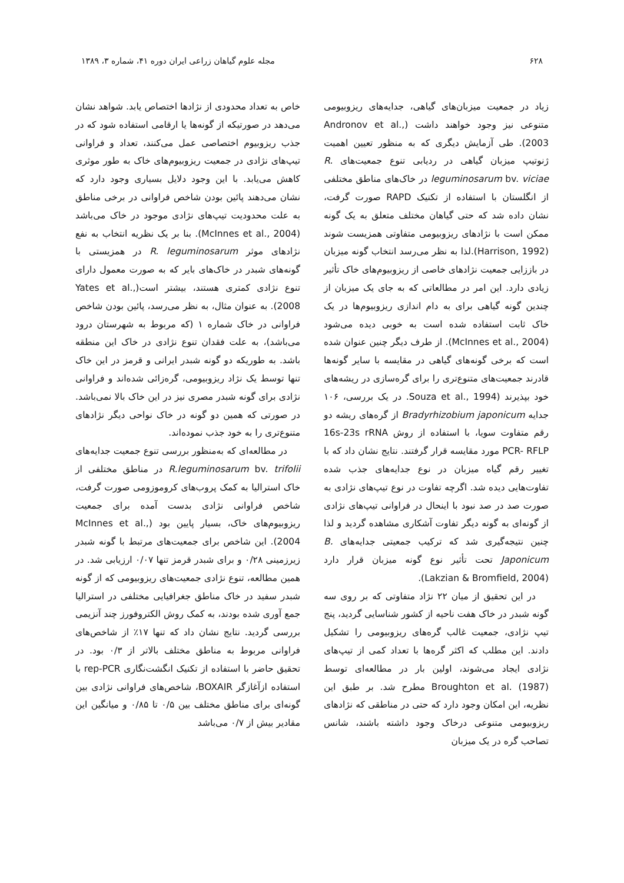۶۲۸ مجله علوم گیاهان زراعی ایران دوره ۴۱، شماره ۳، ۱۳۸۹
زیاد در جمعیت میزبان‌های گیاهی، جدایه‌های ریزوبیومی متنوعی نیز وجود خواهند داشت (Andronov et al., 2003). طی آزمایش دیگری که به منظور تعیین اهمیت ژنوتیپ میزبان گیاهی در ردیابی تنوع جمعیت‌های R. leguminosarum bv. viciae در خاک‌های مناطق مختلفی از انگلستان با استفاده از تکنیک RAPD صورت گرفت، نشان داده شد که حتی گیاهان مختلف متعلق به یک گونه ممکن است با نژادهای ریزوبیومی متفاوتی همزیست شوند (Harrison, 1992).لذا به نظر می‌رسد انتخاب گونه میزبان در باززایی جمعیت نژادهای خاصی از ریزوبیوم‌های خاک تأثیر زیادی دارد. این امر در مطالعاتی که به جای یک میزبان از چندین گونه گیاهی برای به دام اندازی ریزوبیوم‌ها در یک خاک ثابت استفاده شده است به خوبی دیده می‌شود (McInnes et al., 2004). از طرف دیگر چنین عنوان شده است که برخی گونه‌های گیاهی در مقایسه با سایر گونه‌ها قادرند جمعیت‌های متنوع‌تری را برای گره‌سازی در ریشه‌های خود بپذیرند (Souza et al., 1994. در یک بررسی، ۱۰۶ جدایه Bradyrhizobium japonicum از گره‌های ریشه دو رقم متفاوت سویا، با استفاده از روش 16s-23s rRNA PCR- RFLP مورد مقایسه قرار گرفتند. نتایج نشان داد که با تغییر رقم گیاه میزبان در نوع جدایه‌های جذب شده تفاوت‌هایی دیده شد. اگرچه تفاوت در نوع تیپ‌های نژادی به صورت صد در صد نبود با اینحال در فراوانی تیپ‌های نژادی از گونه‌ای به گونه دیگر تفاوت آشکاری مشاهده گردید و لذا چنین نتیجه‌گیری شد که ترکیب جمعیتی جدایه‌های B. Japonicum تحت تأثیر نوع گونه میزبان قرار دارد (Lakzian & Bromfield, 2004).
در این تحقیق از میان ۲۲ نژاد متفاوتی که بر روی سه گونه شبدر در خاک هفت ناحیه از کشور شناسایی گردید، پنج تیپ نژادی، جمعیت غالب گره‌های ریزوبیومی را تشکیل دادند. این مطلب که اکثر گره‌ها با تعداد کمی از تیپ‌های نژادی ایجاد می‌شوند، اولین بار در مطالعه‌ای توسط Broughton et al. (1987) مطرح شد. بر طبق این نظریه، این امکان وجود دارد که حتی در مناطقی که نژادهای ریزوبیومی متنوعی درخاک وجود داشته باشند، شانس تصاحب گره در یک میزبان
خاص به تعداد محدودی از نژادها اختصاص یابد. شواهد نشان می‌دهد در صورتیکه از گونه‌ها یا ارقامی استفاده شود که در جذب ریزوبیوم اختصاصی عمل می‌کنند، تعداد و فراوانی تیپ‌های نژادی در جمعیت ریزوبیوم‌های خاک به طور موثری کاهش می‌یابد. با این وجود دلایل بسیاری وجود دارد که نشان می‌دهند پائین بودن شاخص فراوانی در برخی مناطق به علت محدودیت تیپ‌های نژادی موجود در خاک می‌باشد (McInnes et al., 2004). بنا بر یک نظریه انتخاب به نفع نژادهای موثر R. leguminosarum در همزیستی با گونه‌های شبدر در خاک‌های بایر که به صورت معمول دارای تنوع نژادی کمتری هستند، بیشتر است(Yates et al., 2008). به عنوان مثال، به نظر می‌رسد، پائین بودن شاخص فراوانی در خاک شماره ۱ (که مربوط به شهرستان درود می‌باشد)، به علت فقدان تنوع نژادی در خاک این منطقه باشد. به طوریکه دو گونه شبدر ایرانی و قرمز در این خاک تنها توسط یک نژاد ریزوبیومی، گره‌زائی شده‌اند و فراوانی نژادی برای گونه شبدر مصری نیز در این خاک بالا نمی‌باشد. در صورتی که همین دو گونه در خاک نواحی دیگر نژادهای متنوع‌تری را به خود جذب نموده‌اند.
در مطالعه‌ای که به‌منظور بررسی تنوع جمعیت جدایه‌های R.leguminosarum bv. trifolii در مناطق مختلفی از خاک استرالیا به کمک پروب‌های کروموزومی صورت گرفت، شاخص فراوانی نژادی بدست آمده برای جمعیت ریزوبیوم‌های خاک، بسیار پایین بود (McInnes et al., 2004). این شاخص برای جمعیت‌های مرتبط با گونه شبدر زیرزمینی ۰/۲۸ و برای شبدر قرمز تنها ۰/۰۷ ارزیابی شد. در همین مطالعه، تنوع نژادی جمعیت‌های ریزوبیومی که از گونه شبدر سفید در خاک مناطق جغرافیایی مختلفی در استرالیا جمع آوری شده بودند، به کمک روش الکتروفورز چند آنزیمی بررسی گردید. نتایج نشان داد که تنها ۱۷٪ از شاخص‌های فراوانی مربوط به مناطق مختلف بالاتر از ۰/۳ بود. در تحقیق حاضر با استفاده از تکنیک انگشت‌نگاری rep-PCR با استفاده ازآغازگر BOXAIR، شاخص‌های فراوانی نژادی بین گونه‌ای برای مناطق مختلف بین ۰/۵ تا ۰/۸۵ و میانگین این مقادیر بیش از ۰/۷ می‌باشد